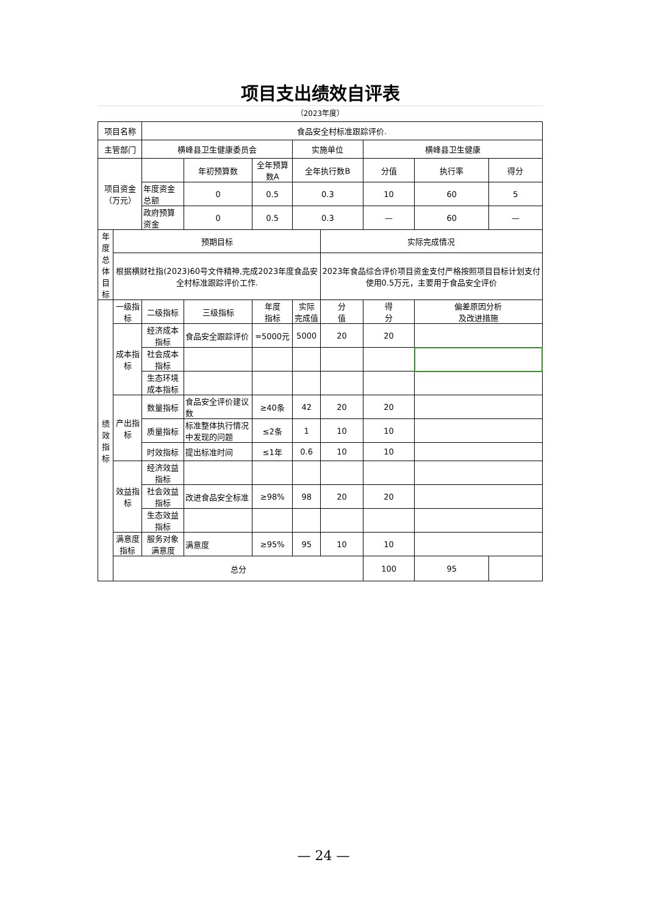项目支出绩效自评表
（2023年度）
| 项目名称 | | 食品安全村标准跟踪评价. | | | | | | | |
| 主管部门 | | 横峰县卫生健康委员会 | | | 实施单位 | | 横峰县卫生健康 | | |
| 项目资金 （万元） | | | 年初预算数 | 全年预算数A | 全年执行数B | | 分值 | 执行率 | 得分 |
| | | 年度资金总额 | 0 | 0.5 | 0.3 | | 10 | 60 | 5 |
| | | 政府预算资金 | 0 | 0.5 | 0.3 | | — | 60 | — |
| 年度 总体 目标 | 预期目标 | | | | | 实际完成情况 | | | |
| | 根据横财社指(2023)60号文件精神,完成2023年度食品安全村标准跟踪评价工作. | | | | | 2023年食品综合评价项目资金支付严格按照项目目标计划支付使用0.5万元，主要用于食品安全评价 | | | |
| 绩 效 指 标 | 一级指标 | 二级指标 | 三级指标 | 年度 指标 | 实际 完成值 | 分 值 | 得 分 | 偏差原因分析 及改进措施 | |
| | 成本指标 | 经济成本指标 | 食品安全跟踪评价 | =5000元 | 5000 | 20 | 20 | | |
| | | 社会成本指标 | | | | | | | |
| | | 生态环境成本指标 | | | | | | | |
| | 产出指标 | 数量指标 | 食品安全评价建议数 | ≥40条 | 42 | 20 | 20 | | |
| | | 质量指标 | 标准整体执行情况中发现的问题 | ≤2条 | 1 | 10 | 10 | | |
| | | 时效指标 | 提出标准时间 | ≤1年 | 0.6 | 10 | 10 | | |
| | 效益指标 | 经济效益指标 | | | | | | | |
| | | 社会效益指标 | 改进食品安全标准 | ≥98% | 98 | 20 | 20 | | |
| | | 生态效益指标 | | | | | | | |
| | 满意度指标 | 服务对象满意度 | 满意度 | ≥95% | 95 | 10 | 10 | | |
| | 总分 | | | | | | 100 | 95 | |
— 24 —